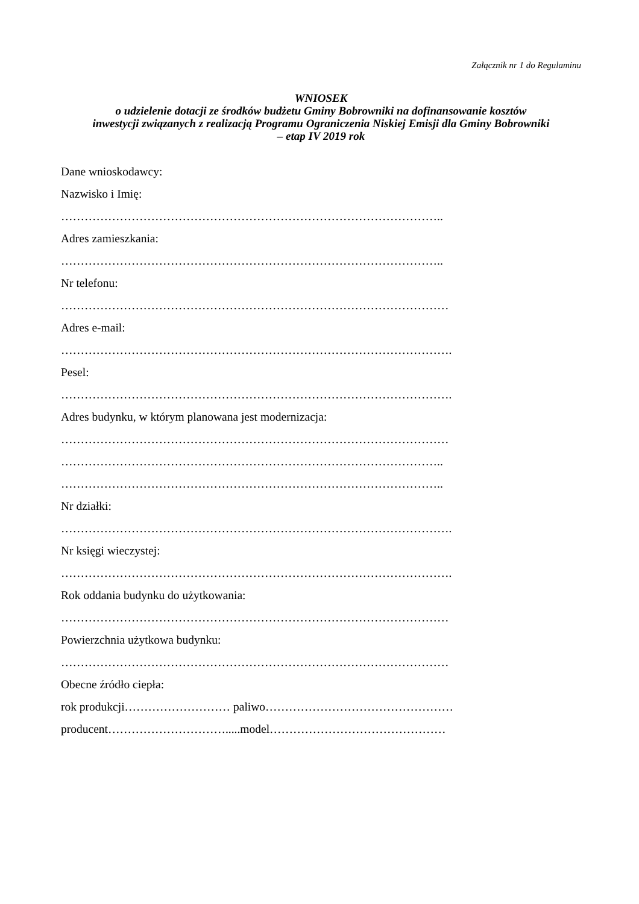Załącznik nr 1 do Regulaminu
WNIOSEK
o udzielenie dotacji ze środków budżetu Gminy Bobrowniki na dofinansowanie kosztów
inwestycji związanych z realizacją Programu Ograniczenia Niskiej Emisji dla Gminy Bobrowniki
– etap IV 2019 rok
Dane wnioskodawcy:
Nazwisko i Imię:
……………………………………………………………………………………..
Adres zamieszkania:
……………………………………………………………………………………..
Nr telefonu:
………………………………………………………………………………………
Adres e-mail:
……………………………………………………………………………………….
Pesel:
……………………………………………………………………………………….
Adres budynku, w którym planowana jest modernizacja:
………………………………………………………………………………………
……………………………………………………………………………………..
……………………………………………………………………………………..
Nr działki:
……………………………………………………………………………………….
Nr księgi wieczystej:
……………………………………………………………………………………….
Rok oddania budynku do użytkowania:
………………………………………………………………………………………
Powierzchnia użytkowa budynku:
………………………………………………………………………………………
Obecne źródło ciepła:
rok produkcji……………………… paliwo…………………………………………
producent………………………….....model………………………………………